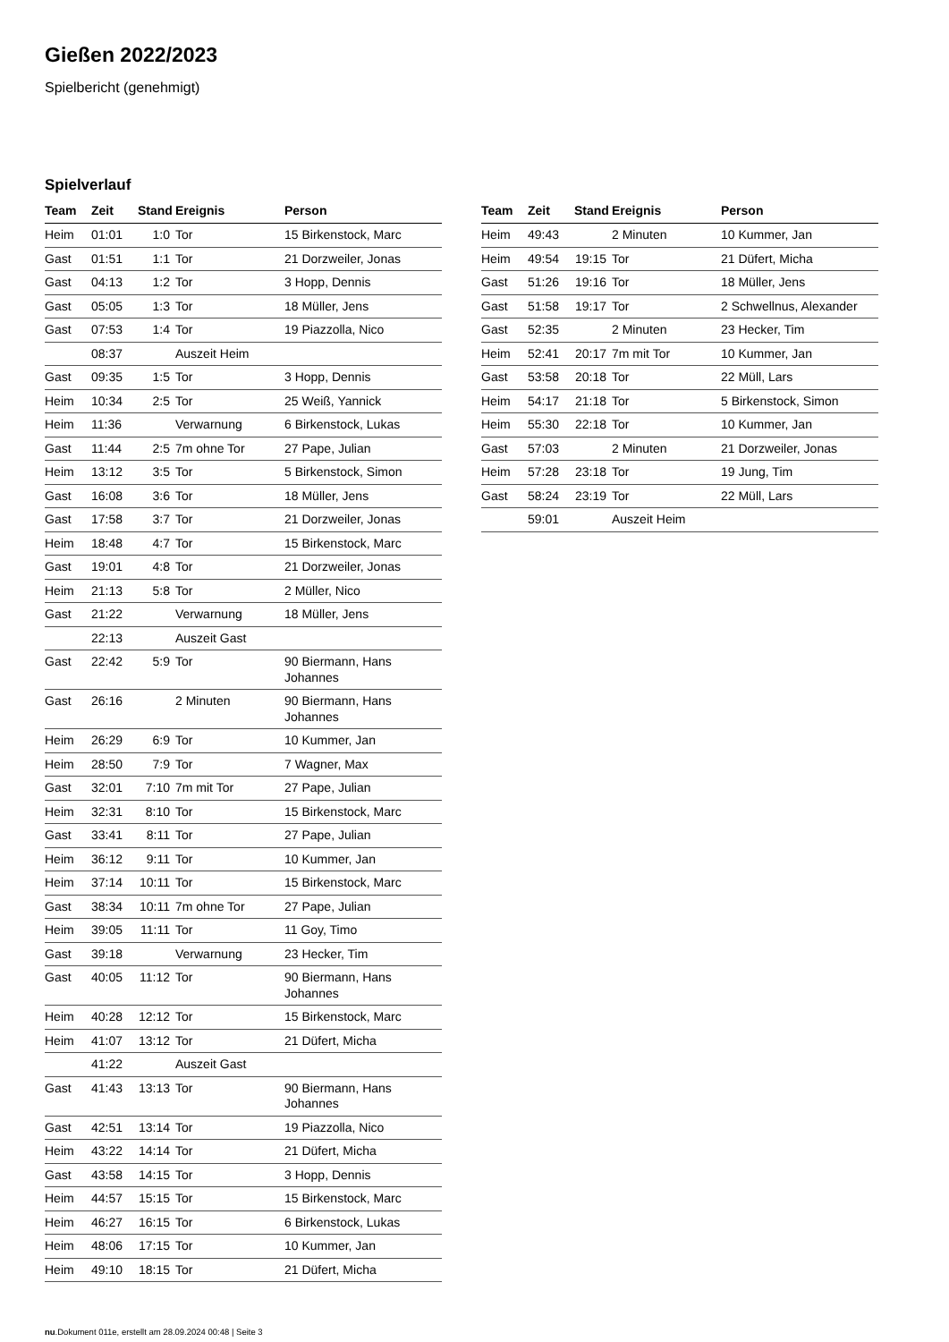Gießen 2022/2023
Spielbericht (genehmigt)
Spielverlauf
| Team | Zeit | Stand | Ereignis | Person |
| --- | --- | --- | --- | --- |
| Heim | 01:01 | 1:0 | Tor | 15 Birkenstock, Marc |
| Gast | 01:51 | 1:1 | Tor | 21 Dorzweiler, Jonas |
| Gast | 04:13 | 1:2 | Tor | 3 Hopp, Dennis |
| Gast | 05:05 | 1:3 | Tor | 18 Müller, Jens |
| Gast | 07:53 | 1:4 | Tor | 19 Piazzolla, Nico |
| | 08:37 | | Auszeit Heim | |
| Gast | 09:35 | 1:5 | Tor | 3 Hopp, Dennis |
| Heim | 10:34 | 2:5 | Tor | 25 Weiß, Yannick |
| Heim | 11:36 | | Verwarnung | 6 Birkenstock, Lukas |
| Gast | 11:44 | 2:5 | 7m ohne Tor | 27 Pape, Julian |
| Heim | 13:12 | 3:5 | Tor | 5 Birkenstock, Simon |
| Gast | 16:08 | 3:6 | Tor | 18 Müller, Jens |
| Gast | 17:58 | 3:7 | Tor | 21 Dorzweiler, Jonas |
| Heim | 18:48 | 4:7 | Tor | 15 Birkenstock, Marc |
| Gast | 19:01 | 4:8 | Tor | 21 Dorzweiler, Jonas |
| Heim | 21:13 | 5:8 | Tor | 2 Müller, Nico |
| Gast | 21:22 | | Verwarnung | 18 Müller, Jens |
| | 22:13 | | Auszeit Gast | |
| Gast | 22:42 | 5:9 | Tor | 90 Biermann, Hans Johannes |
| Gast | 26:16 | | 2 Minuten | 90 Biermann, Hans Johannes |
| Heim | 26:29 | 6:9 | Tor | 10 Kummer, Jan |
| Heim | 28:50 | 7:9 | Tor | 7 Wagner, Max |
| Gast | 32:01 | 7:10 | 7m mit Tor | 27 Pape, Julian |
| Heim | 32:31 | 8:10 | Tor | 15 Birkenstock, Marc |
| Gast | 33:41 | 8:11 | Tor | 27 Pape, Julian |
| Heim | 36:12 | 9:11 | Tor | 10 Kummer, Jan |
| Heim | 37:14 | 10:11 | Tor | 15 Birkenstock, Marc |
| Gast | 38:34 | 10:11 | 7m ohne Tor | 27 Pape, Julian |
| Heim | 39:05 | 11:11 | Tor | 11 Goy, Timo |
| Gast | 39:18 | | Verwarnung | 23 Hecker, Tim |
| Gast | 40:05 | 11:12 | Tor | 90 Biermann, Hans Johannes |
| Heim | 40:28 | 12:12 | Tor | 15 Birkenstock, Marc |
| Heim | 41:07 | 13:12 | Tor | 21 Düfert, Micha |
| | 41:22 | | Auszeit Gast | |
| Gast | 41:43 | 13:13 | Tor | 90 Biermann, Hans Johannes |
| Gast | 42:51 | 13:14 | Tor | 19 Piazzolla, Nico |
| Heim | 43:22 | 14:14 | Tor | 21 Düfert, Micha |
| Gast | 43:58 | 14:15 | Tor | 3 Hopp, Dennis |
| Heim | 44:57 | 15:15 | Tor | 15 Birkenstock, Marc |
| Heim | 46:27 | 16:15 | Tor | 6 Birkenstock, Lukas |
| Heim | 48:06 | 17:15 | Tor | 10 Kummer, Jan |
| Heim | 49:10 | 18:15 | Tor | 21 Düfert, Micha |
| Team | Zeit | Stand | Ereignis | Person |
| --- | --- | --- | --- | --- |
| Heim | 49:43 | | 2 Minuten | 10 Kummer, Jan |
| Heim | 49:54 | 19:15 | Tor | 21 Düfert, Micha |
| Gast | 51:26 | 19:16 | Tor | 18 Müller, Jens |
| Gast | 51:58 | 19:17 | Tor | 2 Schwellnus, Alexander |
| Gast | 52:35 | | 2 Minuten | 23 Hecker, Tim |
| Heim | 52:41 | 20:17 | 7m mit Tor | 10 Kummer, Jan |
| Gast | 53:58 | 20:18 | Tor | 22 Müll, Lars |
| Heim | 54:17 | 21:18 | Tor | 5 Birkenstock, Simon |
| Heim | 55:30 | 22:18 | Tor | 10 Kummer, Jan |
| Gast | 57:03 | | 2 Minuten | 21 Dorzweiler, Jonas |
| Heim | 57:28 | 23:18 | Tor | 19 Jung, Tim |
| Gast | 58:24 | 23:19 | Tor | 22 Müll, Lars |
| | 59:01 | | Auszeit Heim | |
nu.Dokument 011e, erstellt am 28.09.2024 00:48 | Seite 3